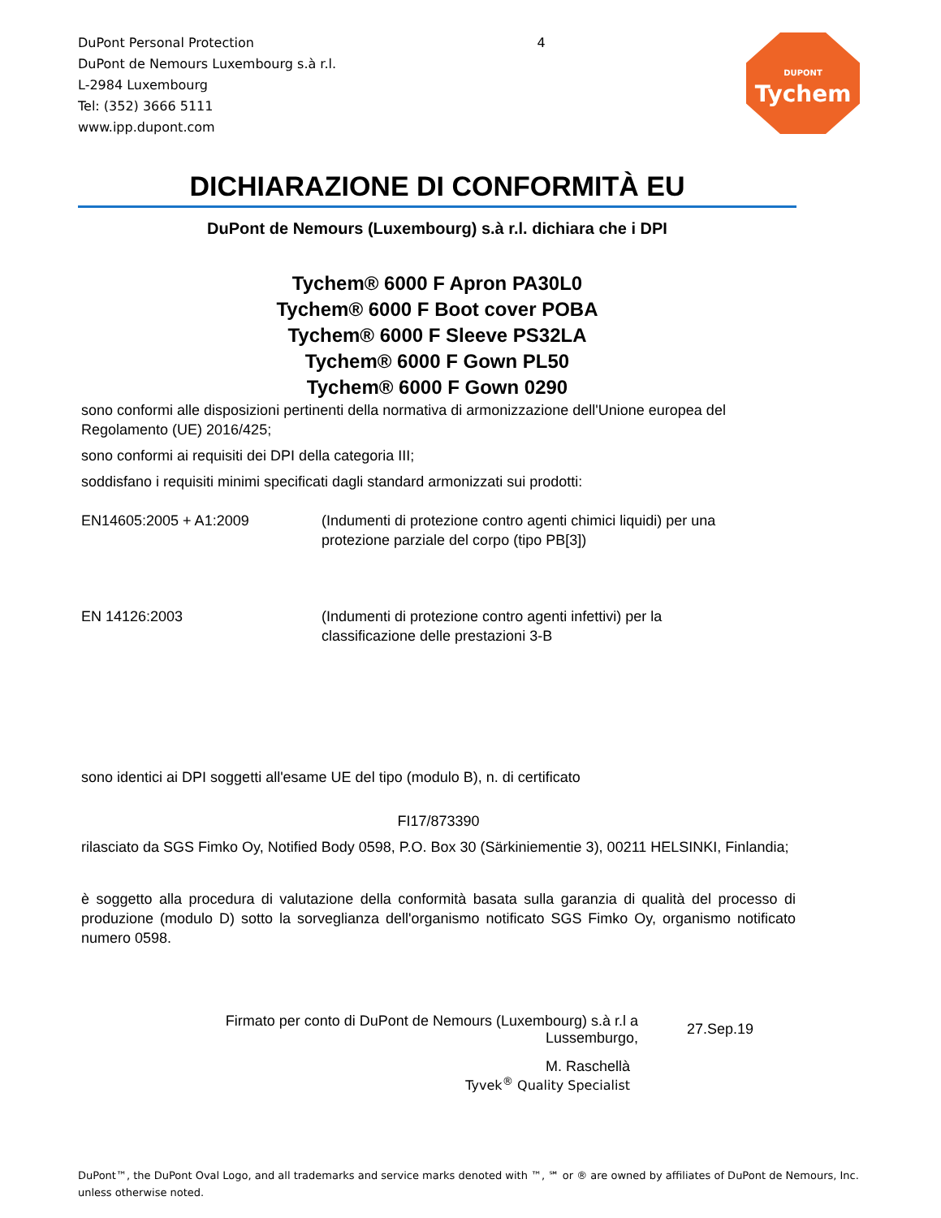DuPont Personal Protection
DuPont de Nemours Luxembourg s.à r.l.
L-2984 Luxembourg
Tel: (352) 3666 5111
www.ipp.dupont.com
4
DUPONT
Tychem
DICHIARAZIONE DI CONFORMITÀ EU
DuPont de Nemours (Luxembourg) s.à r.l. dichiara che i DPI
Tychem® 6000 F Apron PA30L0
Tychem® 6000 F Boot cover POBA
Tychem® 6000 F Sleeve PS32LA
Tychem® 6000 F Gown PL50
Tychem® 6000 F Gown 0290
sono conformi alle disposizioni pertinenti della normativa di armonizzazione dell'Unione europea del Regolamento (UE) 2016/425;
sono conformi ai requisiti dei DPI della categoria III;
soddisfano i requisiti minimi specificati dagli standard armonizzati sui prodotti:
EN14605:2005 + A1:2009 (Indumenti di protezione contro agenti chimici liquidi) per una protezione parziale del corpo (tipo PB[3])
EN 14126:2003 (Indumenti di protezione contro agenti infettivi) per la classificazione delle prestazioni 3-B
sono identici ai DPI soggetti all'esame UE del tipo (modulo B), n. di certificato
FI17/873390
rilasciato da SGS Fimko Oy, Notified Body 0598, P.O. Box 30 (Särkiniementie 3), 00211 HELSINKI, Finlandia;
è soggetto alla procedura di valutazione della conformità basata sulla garanzia di qualità del processo di produzione (modulo D) sotto la sorveglianza dell'organismo notificato SGS Fimko Oy, organismo notificato numero 0598.
Firmato per conto di DuPont de Nemours (Luxembourg) s.à r.l a Lussemburgo,
27.Sep.19
M. Raschellà
Tyvek<sup>®</sup> Quality Specialist
DuPont™, the DuPont Oval Logo, and all trademarks and service marks denoted with ™, ℠ or ® are owned by affiliates of DuPont de Nemours, Inc. unless otherwise noted.